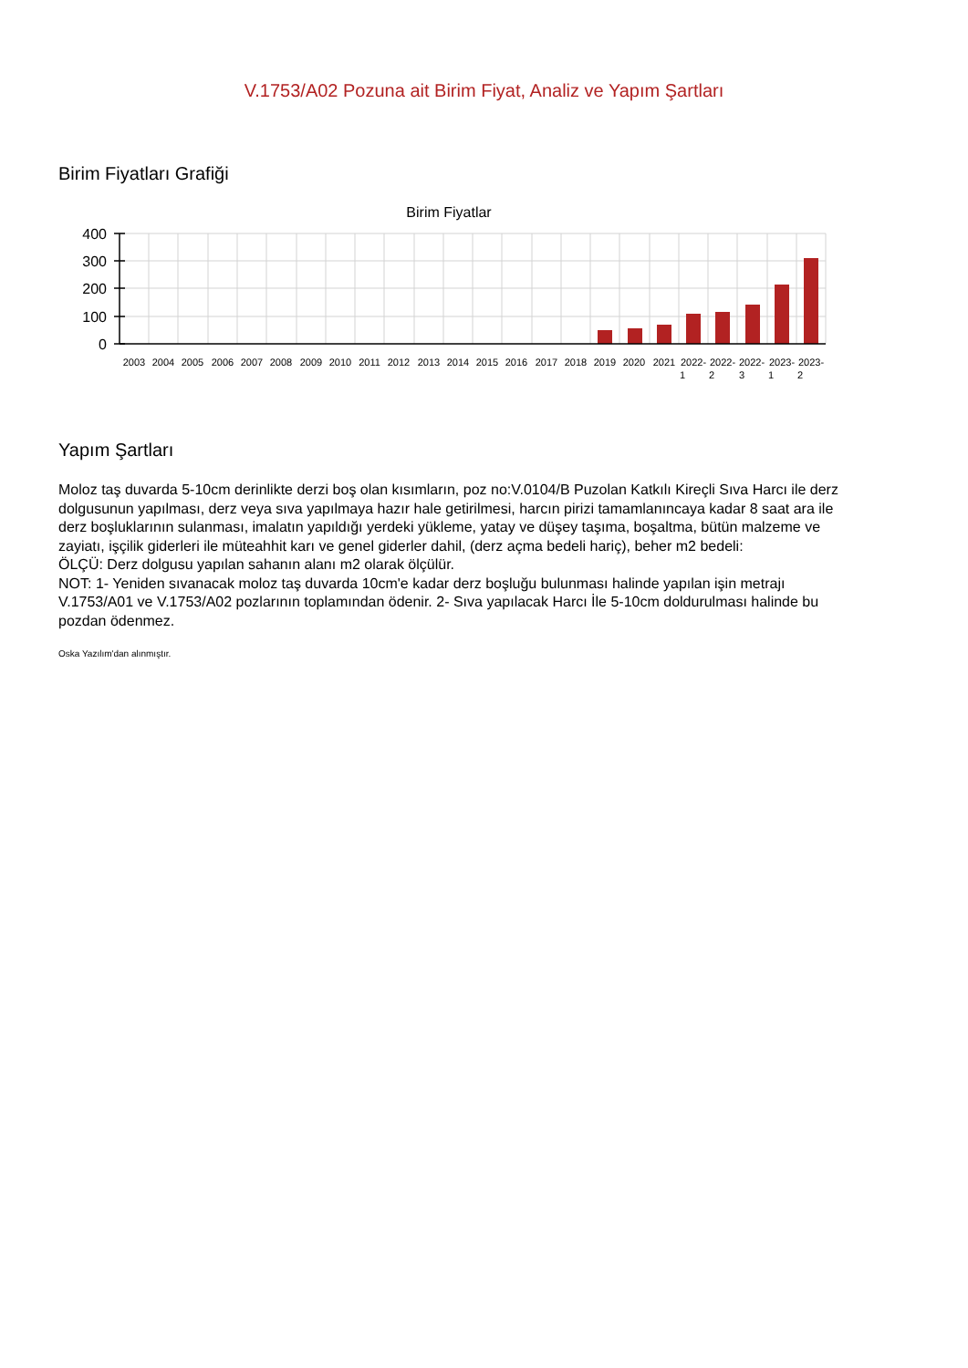V.1753/A02 Pozuna ait Birim Fiyat, Analiz ve Yapım Şartları
Birim Fiyatları Grafiği
Birim Fiyatlar
400
300
200
100
0
2003
2004
2005
2006
2007
2008
2009
2010
2011
2012
2013
2014
2015
2016
2017
2018
2019
2020
2021
2022-
2022-
2022-
2023-
2023-
1
2
3
1
2
Yapım Şartları
Moloz taş duvarda 5-10cm derinlikte derzi boş olan kısımların, poz no:V.0104/B Puzolan Katkılı Kireçli Sıva Harcı ile derz dolgusunun yapılması, derz veya sıva yapılmaya hazır hale getirilmesi, harcın pirizi tamamlanıncaya kadar 8 saat ara ile derz boşluklarının sulanması, imalatın yapıldığı yerdeki yükleme, yatay ve düşey taşıma, boşaltma, bütün malzeme ve zayiatı, işçilik giderleri ile müteahhit karı ve genel giderler dahil, (derz açma bedeli hariç), beher m2 bedeli:
ÖLÇÜ: Derz dolgusu yapılan sahanın alanı m2 olarak ölçülür.
NOT: 1- Yeniden sıvanacak moloz taş duvarda 10cm'e kadar derz boşluğu bulunması halinde yapılan işin metrajı V.1753/A01 ve V.1753/A02 pozlarının toplamından ödenir. 2- Sıva yapılacak Harcı İle 5-10cm doldurulması halinde bu pozdan ödenmez.
Oska Yazılım'dan alınmıştır.